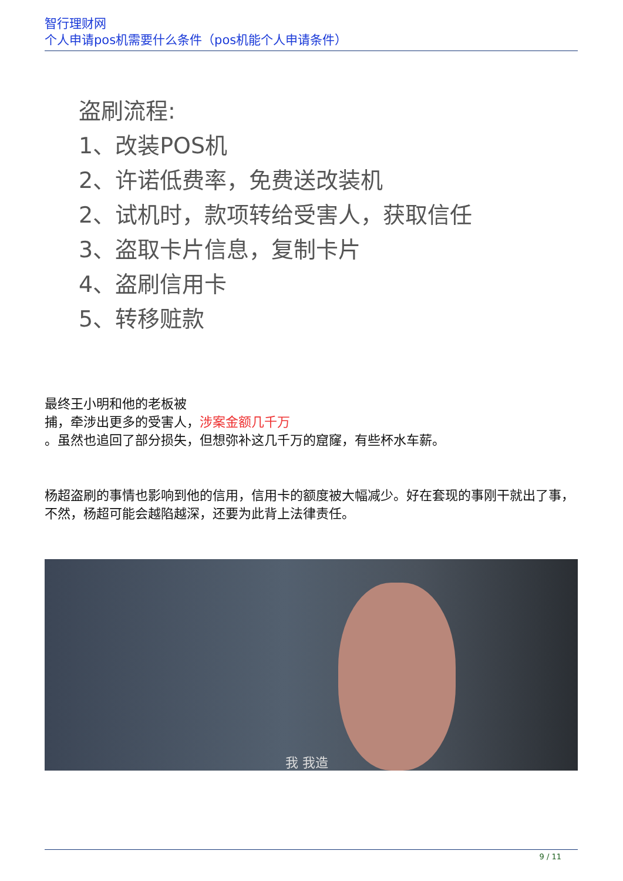智行理财网
个人申请pos机需要什么条件（pos机能个人申请条件）
盗刷流程:
1、改装POS机
2、许诺低费率，免费送改装机
2、试机时，款项转给受害人，获取信任
3、盗取卡片信息，复制卡片
4、盗刷信用卡
5、转移赃款
最终王小明和他的老板被
捕，牵涉出更多的受害人，涉案金额几千万
。虽然也追回了部分损失，但想弥补这几千万的窟窿，有些杯水车薪。
杨超盗刷的事情也影响到他的信用，信用卡的额度被大幅减少。好在套现的事刚干就出了事，不然，杨超可能会越陷越深，还要为此背上法律责任。
我 我造
9 / 11